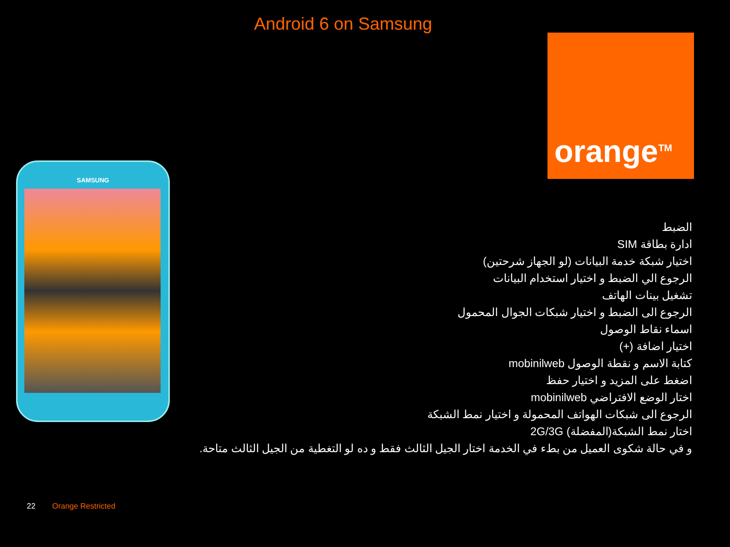Android 6 on Samsung
orange<sup>TM</sup>
SAMSUNG
الضبط
ادارة بطاقة SIM
اختيار شبكة خدمة البيانات (لو الجهاز شرحتين)
الرجوع الي الضبط و اختيار استخدام البيانات
تشغيل بينات الهاتف
الرجوع الى الضبط و اختيار شبكات الجوال المحمول
اسماء نقاط الوصول
اختيار اضافة (+)
كتابة الاسم و نقطة الوصول mobinilweb
اضغط على المزيد و اختيار حفظ
اختار الوضع الافتراضي mobinilweb
الرجوع الى شبكات الهواتف المحمولة و اختيار نمط الشبكة
اختار نمط الشبكة(المفضلة) 2G/3G
و في حالة شكوى العميل من بطء في الخدمة اختار الجيل الثالث فقط و ده لو التغطية من الجيل الثالث متاحة.
22 Orange Restricted